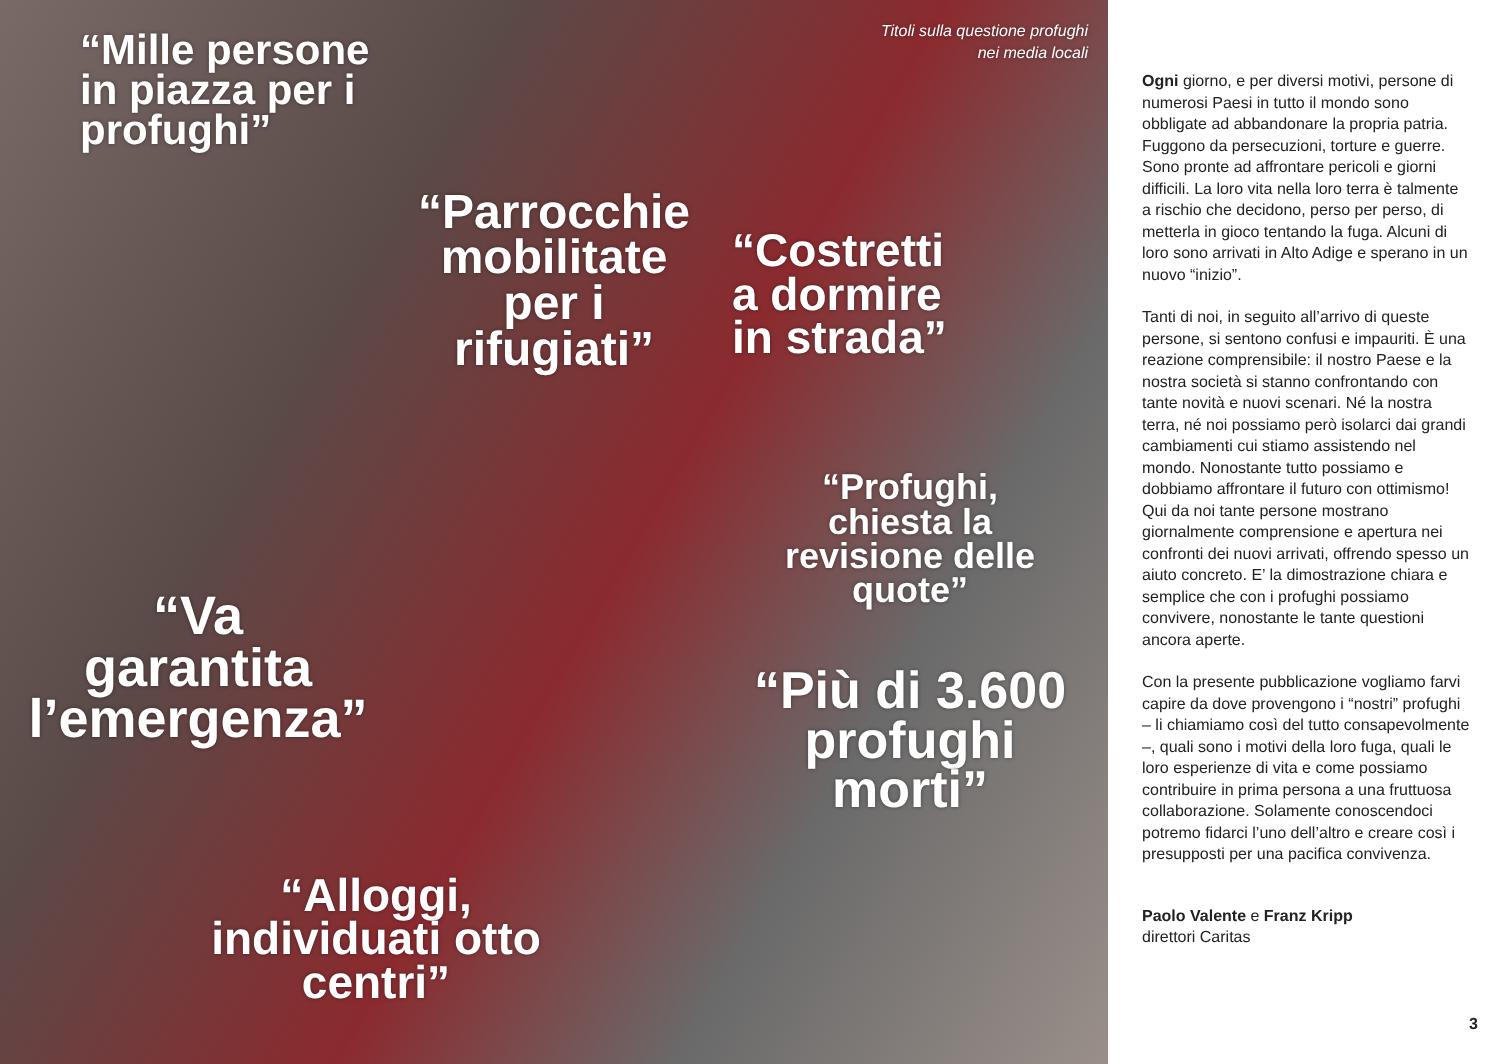“Mille persone
in piazza per i
profughi”
Titoli sulla questione profughi
nei media locali
“Parrocchie
mobilitate
per i
rifugiati”
“Costretti
a dormire
in strada”
“Profughi,
chiesta la
revisione delle
quote”
“Va
garantita
l’emergenza”
“Più di 3.600
profughi
morti”
“Alloggi,
individuati otto
centri”
Ogni giorno, e per diversi motivi, persone di numerosi Paesi in tutto il mondo sono obbligate ad abbandonare la propria patria. Fuggono da persecuzioni, torture e guerre. Sono pronte ad affrontare pericoli e giorni difficili. La loro vita nella loro terra è talmente a rischio che decidono, perso per perso, di metterla in gioco tentando la fuga. Alcuni di loro sono arrivati in Alto Adige e sperano in un nuovo “inizio”.
Tanti di noi, in seguito all’arrivo di queste persone, si sentono confusi e impauriti. È una reazione comprensibile: il nostro Paese e la nostra società si stanno confrontando con tante novità e nuovi scenari. Né la nostra terra, né noi possiamo però isolarci dai grandi cambiamenti cui stiamo assistendo nel mondo. Nonostante tutto possiamo e dobbiamo affrontare il futuro con ottimismo! Qui da noi tante persone mostrano giornalmente comprensione e apertura nei confronti dei nuovi arrivati, offrendo spesso un aiuto concreto. E’ la dimostrazione chiara e semplice che con i profughi possiamo convivere, nonostante le tante questioni ancora aperte.
Con la presente pubblicazione vogliamo farvi capire da dove provengono i “nostri” profughi – li chiamiamo così del tutto consapevolmente –, quali sono i motivi della loro fuga, quali le loro esperienze di vita e come possiamo contribuire in prima persona a una fruttuosa collaborazione. Solamente conoscendoci potremo fidarci l’uno dell’altro e creare così i presupposti per una pacifica convivenza.
Paolo Valente e Franz Kripp
direttori Caritas
3